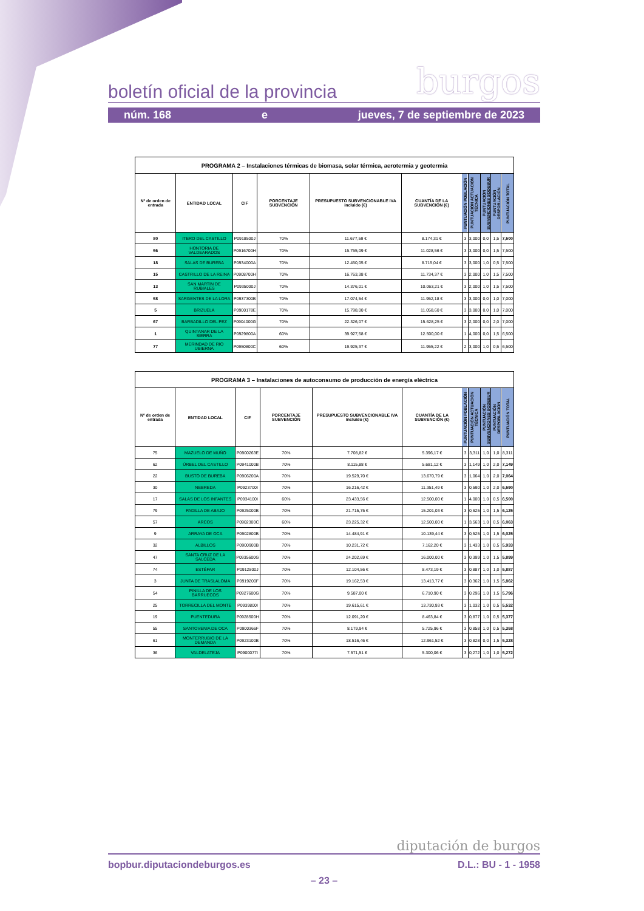boletín oficial de la provincia burgos
núm. 168 e jueves, 7 de septiembre de 2023
| PROGRAMA 2 – Instalaciones térmicas de biomasa, solar térmica, aerotermia y geotermia | | | | | | | | | | |
| --- | --- | --- | --- | --- | --- | --- | --- | --- | --- | --- |
| Nº de orden de entrada | ENTIDAD LOCAL | CIF | PORCENTAJE SUBVENCIÓN | PRESUPUESTO SUBVENCIONABLE IVA incluido (€) | CUANTÍA DE LA SUBVENCIÓN (€) | PUNTUACIÓN POBLACIÓN | PUNTUACIÓN ACTUACIÓN TÉCNICA | PUNTUACIÓN SUBVENCIONES SODEBUR | PUNTUACIÓN DESPOBLACIÓN | PUNTUACIÓN TOTAL |
| 80 | ITERO DEL CASTILLO | P0918500J | 70% | 11.677,59 € | 8.174,31 € | 3 | 3,000 | 0,0 | 1,5 | 7,500 |
| 56 | HONTORIA DE VALDEARADOS | P0916700H | 70% | 15.755,09 € | 11.028,56 € | 3 | 3,000 | 0,0 | 1,5 | 7,500 |
| 18 | SALAS DE BUREBA | P0934000A | 70% | 12.450,05 € | 8.715,04 € | 3 | 3,000 | 1,0 | 0,5 | 7,500 |
| 15 | CASTRILLO DE LA REINA | P0908700H | 70% | 16.763,38 € | 11.734,37 € | 3 | 2,000 | 1,0 | 1,5 | 7,500 |
| 13 | SAN MARTÍN DE RUBIALES | P0935000J | 70% | 14.376,01 € | 10.063,21 € | 3 | 2,000 | 1,0 | 1,5 | 7,500 |
| 58 | SARGENTES DE LA LORA | P0937300B | 70% | 17.074,54 € | 11.952,18 € | 3 | 3,000 | 0,0 | 1,0 | 7,000 |
| 5 | BRIZUELA | P0900178E | 70% | 15.798,00 € | 11.058,60 € | 3 | 3,000 | 0,0 | 1,0 | 7,000 |
| 67 | BARBADILLO DEL PEZ | P0904000G | 70% | 22.326,07 € | 15.628,25 € | 3 | 2,000 | 0,0 | 2,0 | 7,000 |
| 1 | QUINTANAR DE LA SIERRA | P0929800A | 60% | 39.927,58 € | 12.500,00 € | 1 | 4,000 | 0,0 | 1,5 | 6,500 |
| 77 | MERINDAD DE RIO UBIERNA | P0950800C | 60% | 19.925,37 € | 11.955,22 € | 2 | 3,000 | 1,0 | 0,5 | 6,500 |
| PROGRAMA 3 – Instalaciones de autoconsumo de producción de energía eléctrica | | | | | | | | | | |
| --- | --- | --- | --- | --- | --- | --- | --- | --- | --- | --- |
| Nº de orden de entrada | ENTIDAD LOCAL | CIF | PORCENTAJE SUBVENCIÓN | PRESUPUESTO SUBVENCIONABLE IVA incluido (€) | CUANTÍA DE LA SUBVENCIÓN (€) | PUNTUACIÓN POBLACIÓN | PUNTUACIÓN ACTUACIÓN TÉCNICA | PUNTUACIÓN SUBVENCIONES SODEBUR | PUNTUACIÓN DESPOBLACIÓN | PUNTUACIÓN TOTAL |
| 75 | MAZUELO DE MUÑO | P0900263E | 70% | 7.708,82 € | 5.396,17 € | 3 | 3,311 | 1,0 | 1,0 | 8,311 |
| 62 | ÚRBEL DEL CASTILLO | P0941000B | 70% | 8.115,88 € | 5.681,12 € | 3 | 1,149 | 1,0 | 2,0 | 7,149 |
| 22 | BUSTO DE BUREBA | P0906200A | 70% | 19.529,70 € | 13.670,79 € | 3 | 1,064 | 1,0 | 2,0 | 7,064 |
| 30 | NEBREDA | P0923700I | 70% | 16.216,42 € | 11.351,49 € | 3 | 0,590 | 1,0 | 2,0 | 6,590 |
| 17 | SALAS DE LOS INFANTES | P0934100I | 60% | 23.433,56 € | 12.500,00 € | 1 | 4,000 | 1,0 | 0,5 | 6,500 |
| 79 | PADILLA DE ABAJO | P0925000B | 70% | 21.715,75 € | 15.201,03 € | 3 | 0,625 | 1,0 | 1,5 | 6,125 |
| 57 | ARCOS | P0902300C | 60% | 23.225,32 € | 12.500,00 € | 1 | 3,563 | 1,0 | 0,5 | 6,063 |
| 9 | ARRAYA DE OCA | P0902800B | 70% | 14.484,91 € | 10.139,44 € | 3 | 0,525 | 1,0 | 1,5 | 6,025 |
| 32 | ALBILLOS | P0900900B | 70% | 10.231,72 € | 7.162,20 € | 3 | 1,433 | 1,0 | 0,5 | 5,933 |
| 47 | SANTA CRUZ DE LA SALCEDA | P0935600G | 70% | 24.202,69 € | 16.000,00 € | 3 | 0,399 | 1,0 | 1,5 | 5,899 |
| 74 | ESTÉPAR | P0912800J | 70% | 12.104,56 € | 8.473,19 € | 3 | 0,887 | 1,0 | 1,0 | 5,887 |
| 3 | JUNTA DE TRASLALOMA | P0919200F | 70% | 19.162,53 € | 13.413,77 € | 3 | 0,362 | 1,0 | 1,5 | 5,862 |
| 54 | PINILLA DE LOS BARRUECOS | P0927600G | 70% | 9.587,00 € | 6.710,90 € | 3 | 0,296 | 1,0 | 1,5 | 5,796 |
| 25 | TORRECILLA DEL MONTE | P0939800I | 70% | 19.615,61 € | 13.730,93 € | 3 | 1,032 | 1,0 | 0,5 | 5,532 |
| 19 | PUENTEDURA | P0928500H | 70% | 12.091,20 € | 8.463,84 € | 3 | 0,877 | 1,0 | 0,5 | 5,377 |
| 55 | SANTOVENIA DE OCA | P0900366F | 70% | 8.179,94 € | 5.725,96 € | 3 | 0,858 | 1,0 | 0,5 | 5,358 |
| 61 | MONTERRUBIO DE LA DEMANDA | P0923100B | 70% | 18.516,46 € | 12.961,52 € | 3 | 0,828 | 0,0 | 1,5 | 5,328 |
| 36 | VALDELATEJA | P0900077I | 70% | 7.571,51 € | 5.300,06 € | 3 | 0,272 | 1,0 | 1,0 | 5,272 |
diputación de burgos
bopbur.diputaciondeburgos.es D.L.: BU - 1 - 1958
– 23 –